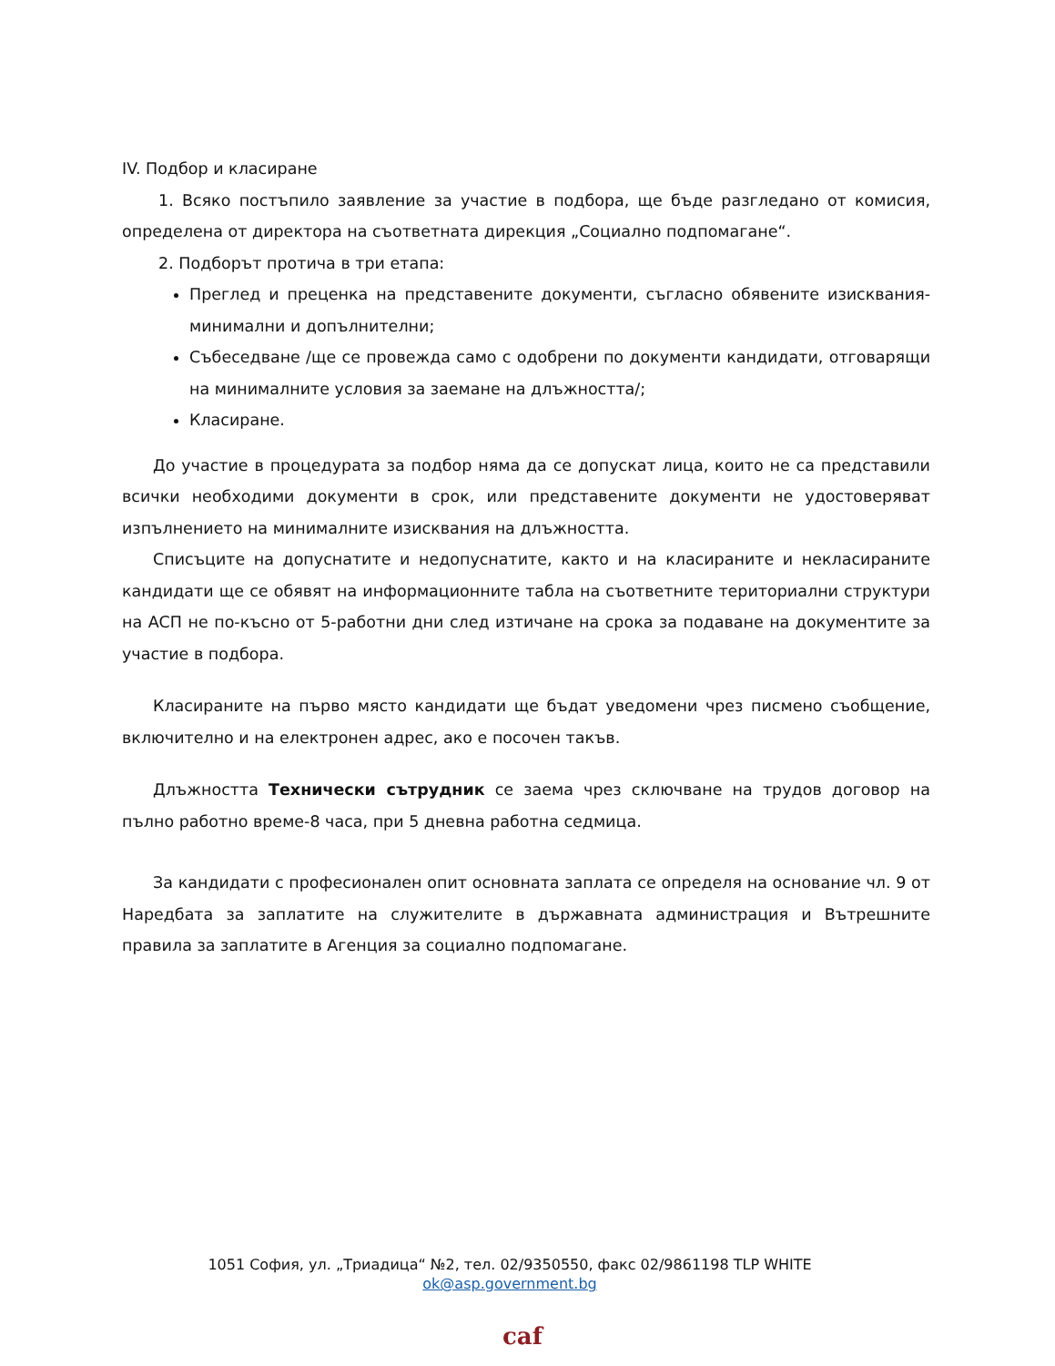IV. Подбор и класиране
1. Всяко постъпило заявление за участие в подбора, ще бъде разгледано от комисия, определена от директора на съответната дирекция „Социално подпомагане“.
2. Подборът протича в три етапа:
Преглед и преценка на представените документи, съгласно обявените изисквания-минимални и допълнителни;
Събеседване /ще се провежда само с одобрени по документи кандидати, отговарящи на минималните условия за заемане на длъжността/;
Класиране.
До участие в процедурата за подбор няма да се допускат лица, които не са представили всички необходими документи в срок, или представените документи не удостоверяват изпълнението на минималните изисквания на длъжността.
Списъците на допуснатите и недопуснатите, както и на класираните и некласираните кандидати ще се обявят на информационните табла на съответните териториални структури на АСП не по-късно от 5-работни дни след изтичане на срока за подаване на документите за участие в подбора.
Класираните на първо място кандидати ще бъдат уведомени чрез писмено съобщение, включително и на електронен адрес, ако е посочен такъв.
Длъжността Технически сътрудник се заема чрез сключване на трудов договор на пълно работно време-8 часа, при 5 дневна работна седмица.
За кандидати с професионален опит основната заплата се определя на основание чл. 9 от Наредбата за заплатите на служителите в държавната администрация и Вътрешните правила за заплатите в Агенция за социално подпомагане.
1051 София, ул. „Триадица“ №2, тел. 02/9350550, факс 02/9861198 TLP WHITE
ok@asp.government.bg
caf